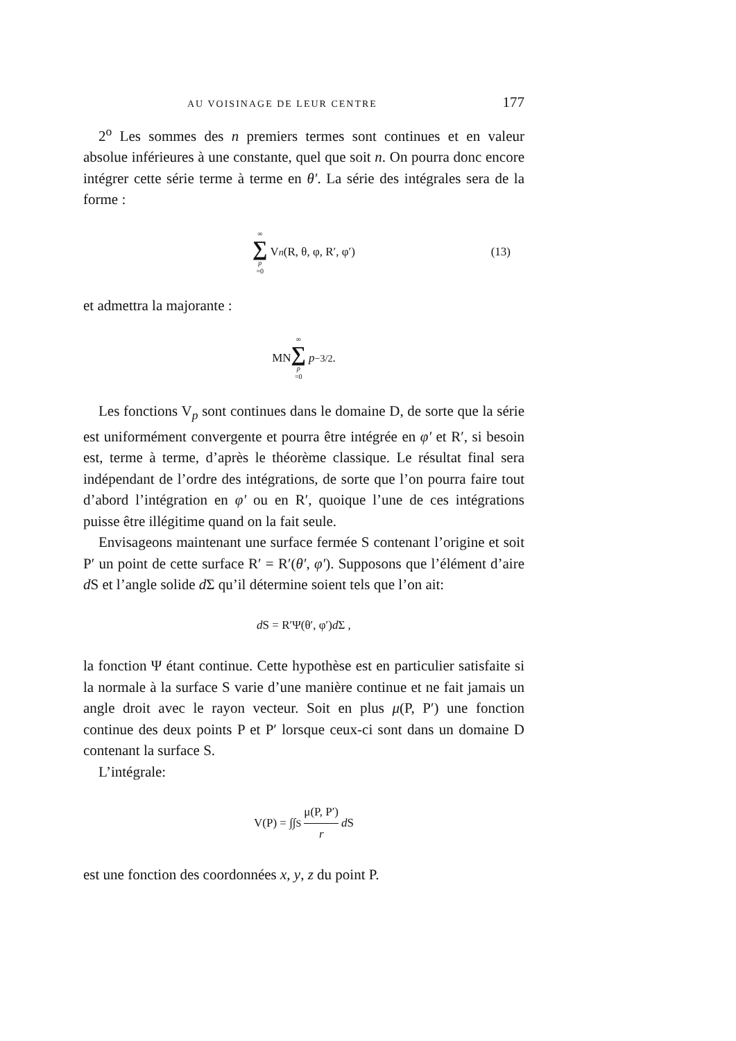AU VOISINAGE DE LEUR CENTRE 177
2<sup>o</sup> Les sommes des n premiers termes sont continues et en valeur absolue inférieures à une constante, quel que soit n. On pourra donc encore intégrer cette série terme à terme en θ′. La série des intégrales sera de la forme :
∞ ∑ p =0 V<sub>n</sub> (R, θ, φ, R′, φ′) (13)
et admettra la majorante :
MN ∞ ∑ p =0 p<sup>−3/2</sup> .
Les fonctions V<sub>p</sub> sont continues dans le domaine D, de sorte que la série est uniformément convergente et pourra être intégrée en φ′ et R′, si besoin est, terme à terme, d’après le théorème classique. Le résultat final sera indépendant de l’ordre des intégrations, de sorte que l’on pourra faire tout d’abord l’intégration en φ′ ou en R′, quoique l’une de ces intégrations puisse être illégitime quand on la fait seule.
Envisageons maintenant une surface fermée S contenant l’origine et soit P′ un point de cette surface R′ = R′(θ′, φ′). Supposons que l’élément d’aire d S et l’angle solide d Σ qu’il détermine soient tels que l’on ait:
d S = R′Ψ(θ′, φ′) d Σ ,
la fonction Ψ étant continue. Cette hypothèse est en particulier satisfaite si la normale à la surface S varie d’une manière continue et ne fait jamais un angle droit avec le rayon vecteur. Soit en plus μ(P, P′) une fonction continue des deux points P et P′ lorsque ceux-ci sont dans un domaine D contenant la surface S.
L’intégrale:
V(P) = ∫∫<sub>S</sub> μ(P, P′) r d S
est une fonction des coordonnées x, y, z du point P.